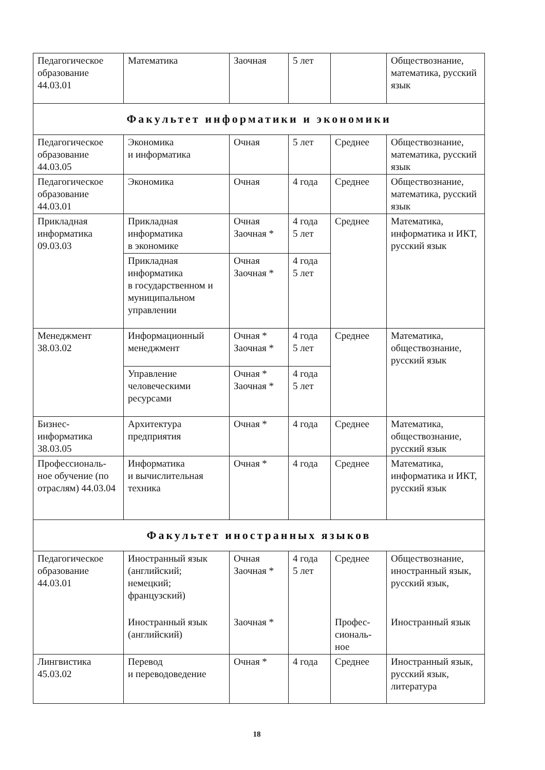| Педагогическое образование 44.03.01 | Математика | Заочная | 5 лет | | Обществознание, математика, русский язык |
| Факультет информатики и экономики | | | | | |
| Педагогическое образование 44.03.05 | Экономика и информатика | Очная | 5 лет | Среднее | Обществознание, математика, русский язык |
| Педагогическое образование 44.03.01 | Экономика | Очная | 4 года | Среднее | Обществознание, математика, русский язык |
| Прикладная информатика 09.03.03 | Прикладная информатика в экономике | Очная Заочная * | 4 года 5 лет | Среднее | Математика, информатика и ИКТ, русский язык |
| | Прикладная информатика в государственном и муниципальном управлении | Очная Заочная * | 4 года 5 лет | | |
| Менеджмент 38.03.02 | Информационный менеджмент | Очная * Заочная * | 4 года 5 лет | Среднее | Математика, обществознание, русский язык |
| | Управление человеческими ресурсами | Очная * Заочная * | 4 года 5 лет | | |
| Бизнес-информатика 38.03.05 | Архитектура предприятия | Очная * | 4 года | Среднее | Математика, обществознание, русский язык |
| Профессиональ-ное обучение (по отраслям) 44.03.04 | Информатика и вычислительная техника | Очная * | 4 года | Среднее | Математика, информатика и ИКТ, русский язык |
| Факультет иностранных языков | | | | | |
| Педагогическое образование 44.03.01 | Иностранный язык (английский; немецкий; французский) | Очная Заочная * | 4 года 5 лет | Среднее | Обществознание, иностранный язык, русский язык, |
| | Иностранный язык (английский) | Заочная * | | Профес-сиональ-ное | Иностранный язык |
| Лингвистика 45.03.02 | Перевод и переводоведение | Очная * | 4 года | Среднее | Иностранный язык, русский язык, литература |
18